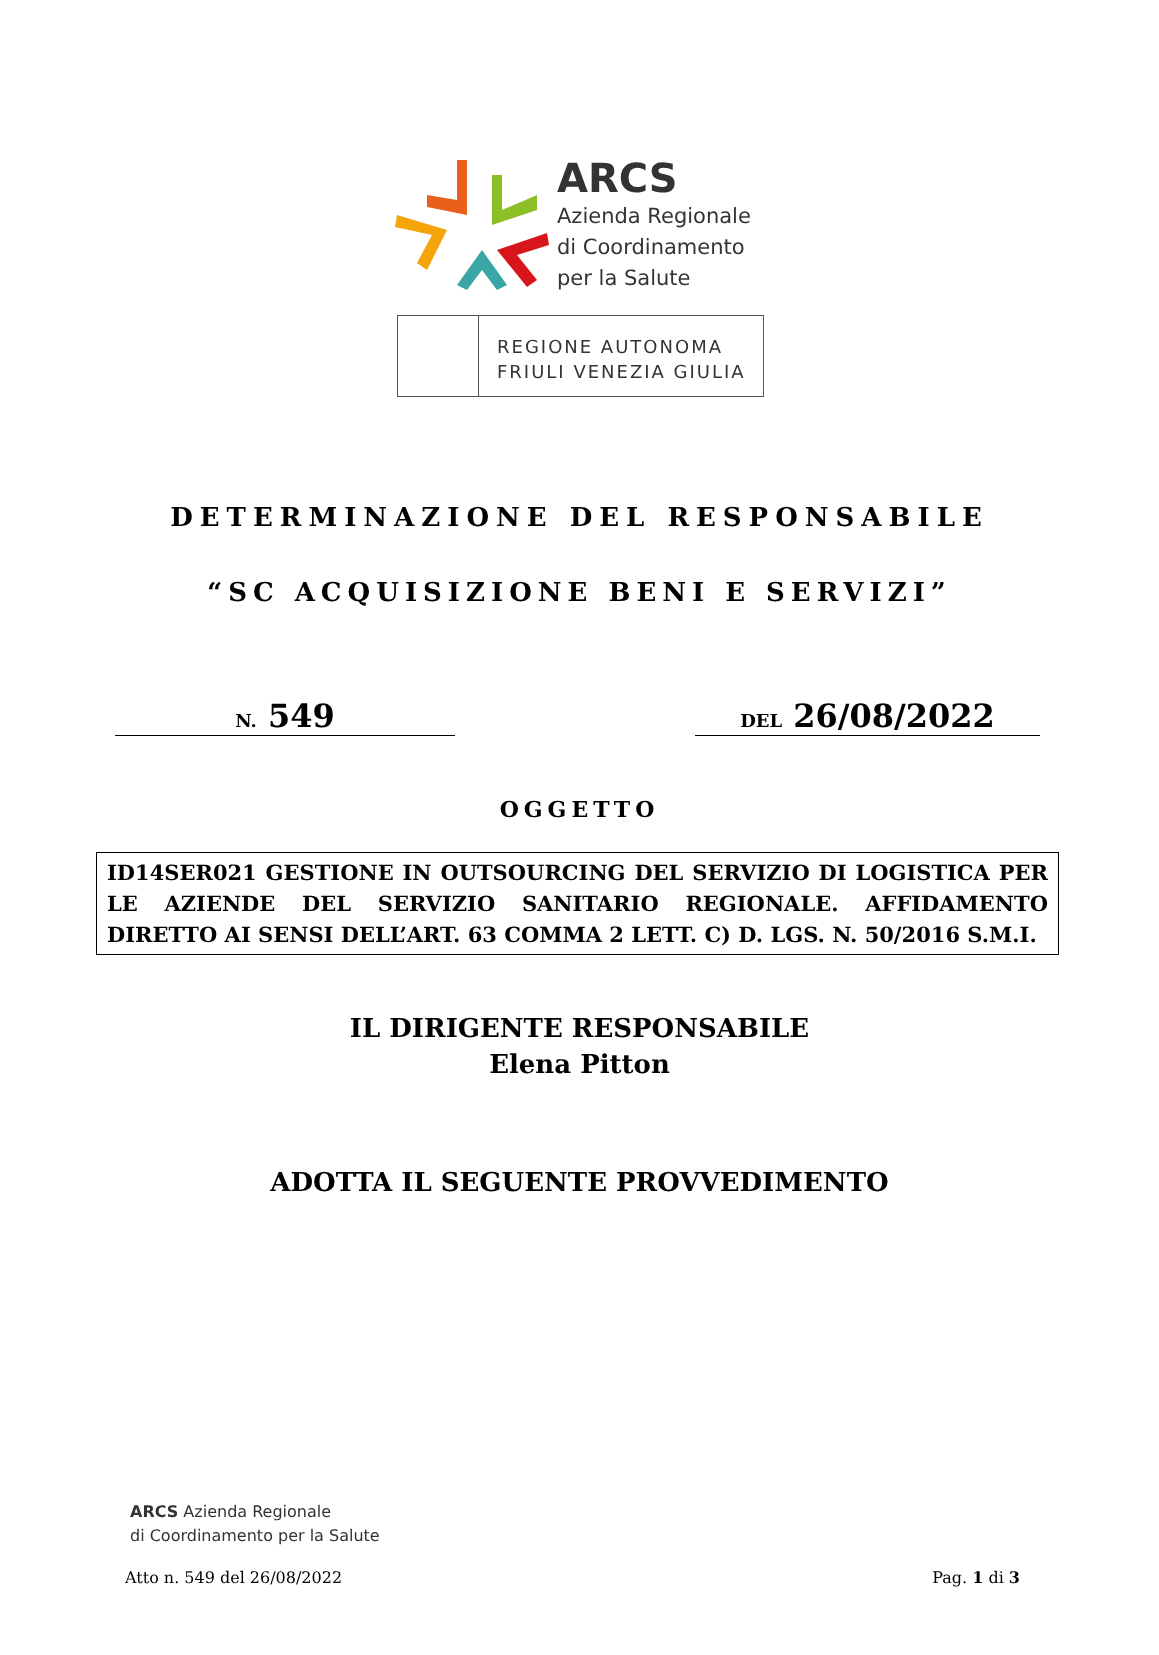ARCS
Azienda Regionale
di Coordinamento
per la Salute
REGIONE AUTONOMA
FRIULI VENEZIA GIULIA
DETERMINAZIONE DEL RESPONSABILE
“SC ACQUISIZIONE BENI E SERVIZI”
N. 549
DEL 26/08/2022
OGGETTO
ID14SER021 GESTIONE IN OUTSOURCING DEL SERVIZIO DI LOGISTICA PER LE AZIENDE DEL SERVIZIO SANITARIO REGIONALE. AFFIDAMENTO DIRETTO AI SENSI DELL’ART. 63 COMMA 2 LETT. C) D. LGS. N. 50/2016 S.M.I.
IL DIRIGENTE RESPONSABILE
Elena Pitton
ADOTTA IL SEGUENTE PROVVEDIMENTO
ARCS Azienda Regionale
di Coordinamento per la Salute
Atto n. 549 del 26/08/2022 Pag. 1 di 3